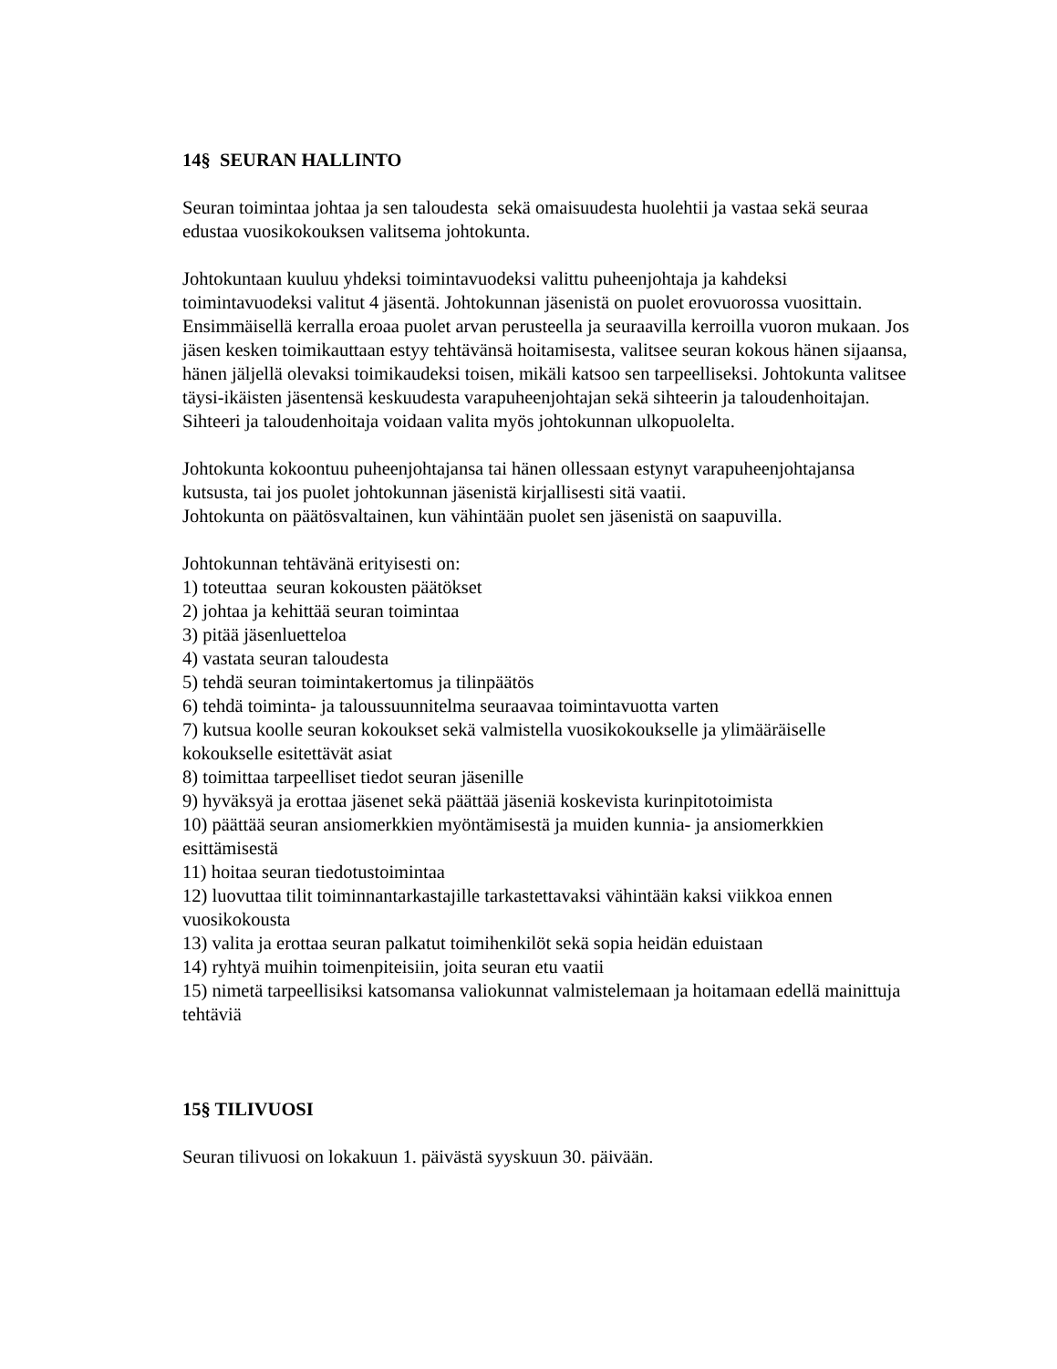14§ SEURAN HALLINTO
Seuran toimintaa johtaa ja sen taloudesta sekä omaisuudesta huolehtii ja vastaa sekä seuraa edustaa vuosikokouksen valitsema johtokunta.
Johtokuntaan kuuluu yhdeksi toimintavuodeksi valittu puheenjohtaja ja kahdeksi toimintavuodeksi valitut 4 jäsentä. Johtokunnan jäsenistä on puolet erovuorossa vuosittain. Ensimmäisellä kerralla eroaa puolet arvan perusteella ja seuraavilla kerroilla vuoron mukaan. Jos jäsen kesken toimikauttaan estyy tehtävänsä hoitamisesta, valitsee seuran kokous hänen sijaansa, hänen jäljellä olevaksi toimikaudeksi toisen, mikäli katsoo sen tarpeelliseksi. Johtokunta valitsee täysi-ikäisten jäsentensä keskuudesta varapuheenjohtajan sekä sihteerin ja taloudenhoitajan. Sihteeri ja taloudenhoitaja voidaan valita myös johtokunnan ulkopuolelta.
Johtokunta kokoontuu puheenjohtajansa tai hänen ollessaan estynyt varapuheenjohtajansa kutsusta, tai jos puolet johtokunnan jäsenistä kirjallisesti sitä vaatii.
Johtokunta on päätösvaltainen, kun vähintään puolet sen jäsenistä on saapuvilla.
Johtokunnan tehtävänä erityisesti on:
1) toteuttaa seuran kokousten päätökset
2) johtaa ja kehittää seuran toimintaa
3) pitää jäsenluetteloa
4) vastata seuran taloudesta
5) tehdä seuran toimintakertomus ja tilinpäätös
6) tehdä toiminta- ja taloussuunnitelma seuraavaa toimintavuotta varten
7) kutsua koolle seuran kokoukset sekä valmistella vuosikokoukselle ja ylimääräiselle kokoukselle esitettävät asiat
8) toimittaa tarpeelliset tiedot seuran jäsenille
9) hyväksyä ja erottaa jäsenet sekä päättää jäseniä koskevista kurinpitotoimista
10) päättää seuran ansiomerkkien myöntämisestä ja muiden kunnia- ja ansiomerkkien esittämisestä
11) hoitaa seuran tiedotustoimintaa
12) luovuttaa tilit toiminnantarkastajille tarkastettavaksi vähintään kaksi viikkoa ennen vuosikokousta
13) valita ja erottaa seuran palkatut toimihenkilöt sekä sopia heidän eduistaan
14) ryhtyä muihin toimenpiteisiin, joita seuran etu vaatii
15) nimetä tarpeellisiksi katsomansa valiokunnat valmistelemaan ja hoitamaan edellä mainittuja tehtäviä
15§ TILIVUOSI
Seuran tilivuosi on lokakuun 1. päivästä syyskuun 30. päivään.